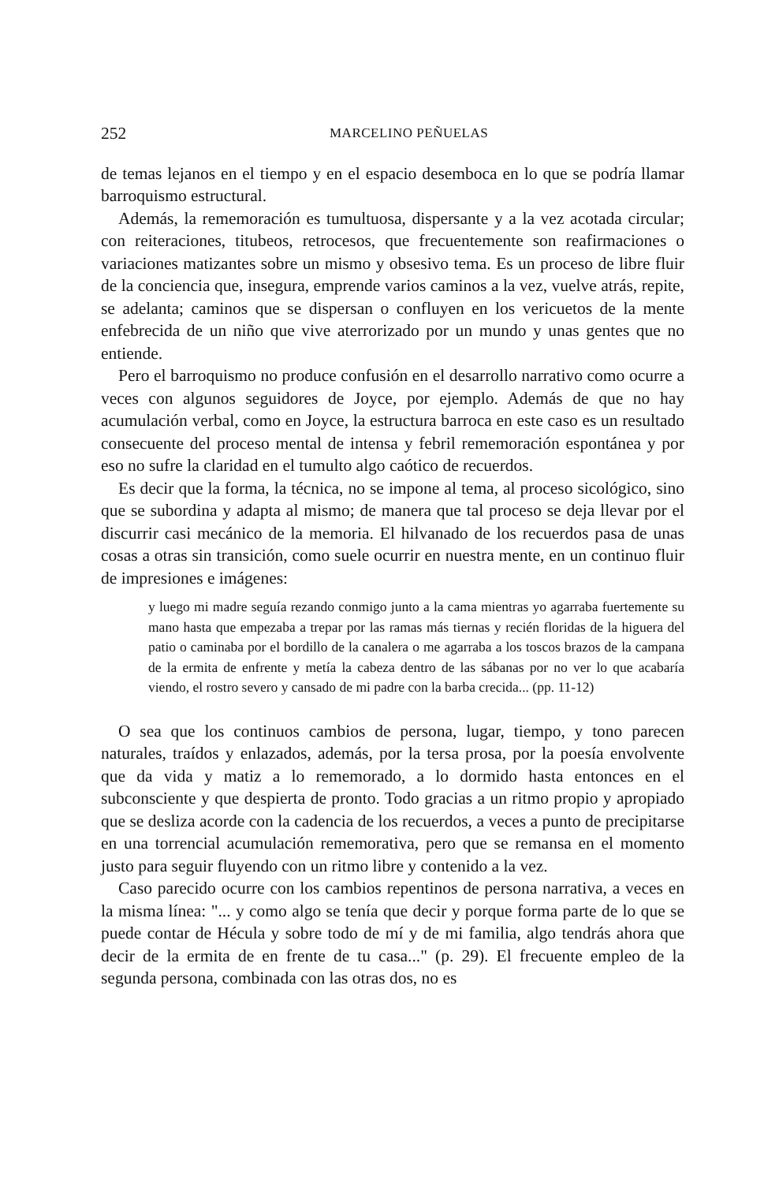252 MARCELINO PEÑUELAS
de temas lejanos en el tiempo y en el espacio desemboca en lo que se podría llamar barroquismo estructural.
Además, la rememoración es tumultuosa, dispersante y a la vez acotada circular; con reiteraciones, titubeos, retrocesos, que frecuentemente son reafirmaciones o variaciones matizantes sobre un mismo y obsesivo tema. Es un proceso de libre fluir de la conciencia que, insegura, emprende varios caminos a la vez, vuelve atrás, repite, se adelanta; caminos que se dispersan o confluyen en los vericuetos de la mente enfebrecida de un niño que vive aterrorizado por un mundo y unas gentes que no entiende.
Pero el barroquismo no produce confusión en el desarrollo narrativo como ocurre a veces con algunos seguidores de Joyce, por ejemplo. Además de que no hay acumulación verbal, como en Joyce, la estructura barroca en este caso es un resultado consecuente del proceso mental de intensa y febril rememoración espontánea y por eso no sufre la claridad en el tumulto algo caótico de recuerdos.
Es decir que la forma, la técnica, no se impone al tema, al proceso sicológico, sino que se subordina y adapta al mismo; de manera que tal proceso se deja llevar por el discurrir casi mecánico de la memoria. El hilvanado de los recuerdos pasa de unas cosas a otras sin transición, como suele ocurrir en nuestra mente, en un continuo fluir de impresiones e imágenes:
y luego mi madre seguía rezando conmigo junto a la cama mientras yo agarraba fuertemente su mano hasta que empezaba a trepar por las ramas más tiernas y recién floridas de la higuera del patio o caminaba por el bordillo de la canalera o me agarraba a los toscos brazos de la campana de la ermita de enfrente y metía la cabeza dentro de las sábanas por no ver lo que acabaría viendo, el rostro severo y cansado de mi padre con la barba crecida... (pp. 11-12)
O sea que los continuos cambios de persona, lugar, tiempo, y tono parecen naturales, traídos y enlazados, además, por la tersa prosa, por la poesía envolvente que da vida y matiz a lo rememorado, a lo dormido hasta entonces en el subconsciente y que despierta de pronto. Todo gracias a un ritmo propio y apropiado que se desliza acorde con la cadencia de los recuerdos, a veces a punto de precipitarse en una torrencial acumulación rememorativa, pero que se remansa en el momento justo para seguir fluyendo con un ritmo libre y contenido a la vez.
Caso parecido ocurre con los cambios repentinos de persona narrativa, a veces en la misma línea: "... y como algo se tenía que decir y porque forma parte de lo que se puede contar de Hécula y sobre todo de mí y de mi familia, algo tendrás ahora que decir de la ermita de en frente de tu casa..." (p. 29). El frecuente empleo de la segunda persona, combinada con las otras dos, no es